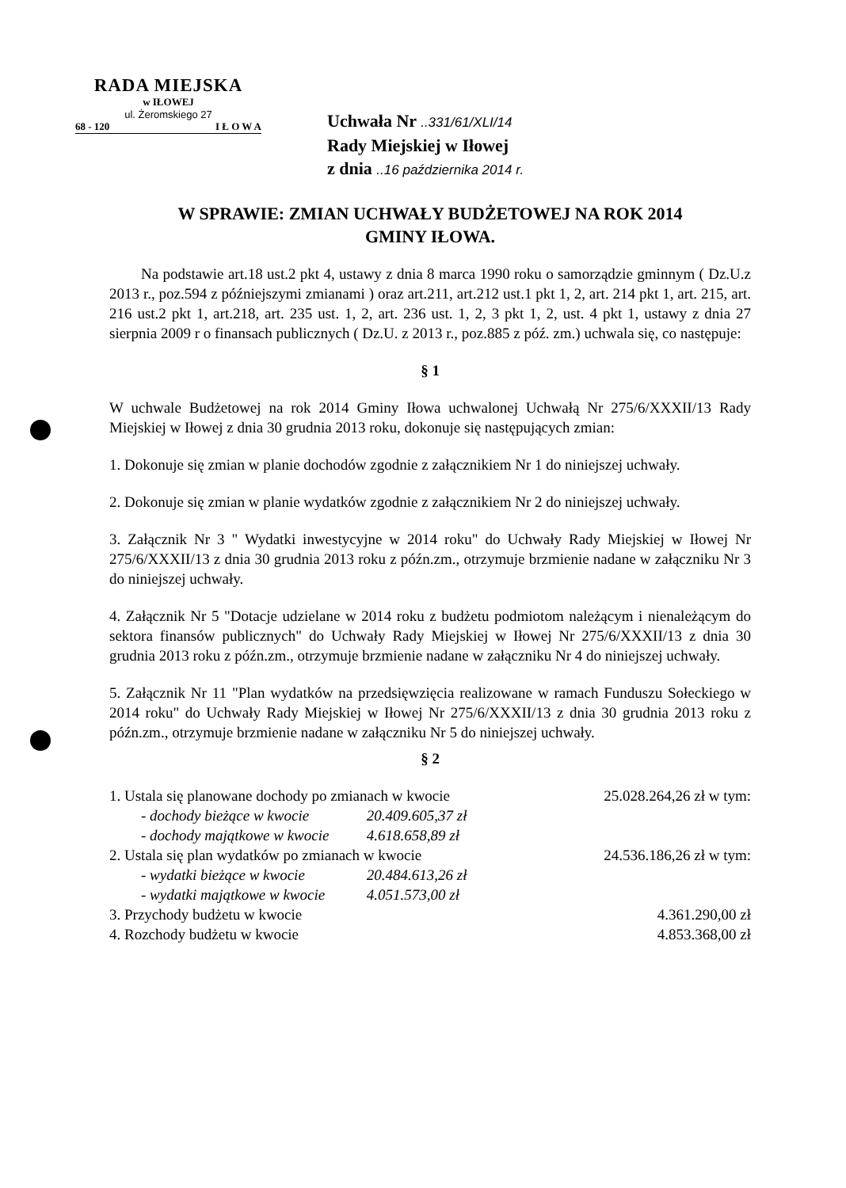RADA MIEJSKA
w IŁOWEJ
ul. Żeromskiego 27
68 - 120 I Ł O W A
Uchwała Nr ..331/61/XLI/14
Rady Miejskiej w Iłowej
z dnia ..16 października 2014 r.
W SPRAWIE: ZMIAN UCHWAŁY BUDŻETOWEJ NA ROK 2014
GMINY IŁOWA.
Na podstawie art.18 ust.2 pkt 4, ustawy z dnia 8 marca 1990 roku o samorządzie gminnym ( Dz.U.z 2013 r., poz.594 z późniejszymi zmianami ) oraz art.211, art.212 ust.1 pkt 1, 2, art. 214 pkt 1, art. 215, art. 216 ust.2 pkt 1, art.218, art. 235 ust. 1, 2, art. 236 ust. 1, 2, 3 pkt 1, 2, ust. 4 pkt 1, ustawy z dnia 27 sierpnia 2009 r o finansach publicznych ( Dz.U. z 2013 r., poz.885 z póź. zm.) uchwala się, co następuje:
§ 1
W uchwale Budżetowej na rok 2014 Gminy Iłowa uchwalonej Uchwałą Nr 275/6/XXXII/13 Rady Miejskiej w Iłowej z dnia 30 grudnia 2013 roku, dokonuje się następujących zmian:
1. Dokonuje się zmian w planie dochodów zgodnie z załącznikiem Nr 1 do niniejszej uchwały.
2. Dokonuje się zmian w planie wydatków zgodnie z załącznikiem Nr 2 do niniejszej uchwały.
3. Załącznik Nr 3 " Wydatki inwestycyjne w 2014 roku" do Uchwały Rady Miejskiej w Iłowej Nr 275/6/XXXII/13 z dnia 30 grudnia 2013 roku z późn.zm., otrzymuje brzmienie nadane w załączniku Nr 3 do niniejszej uchwały.
4. Załącznik Nr 5 "Dotacje udzielane w 2014 roku z budżetu podmiotom należącym i nienależącym do sektora finansów publicznych" do Uchwały Rady Miejskiej w Iłowej Nr 275/6/XXXII/13 z dnia 30 grudnia 2013 roku z późn.zm., otrzymuje brzmienie nadane w załączniku Nr 4 do niniejszej uchwały.
5. Załącznik Nr 11 "Plan wydatków na przedsięwzięcia realizowane w ramach Funduszu Sołeckiego w 2014 roku" do Uchwały Rady Miejskiej w Iłowej Nr 275/6/XXXII/13 z dnia 30 grudnia 2013 roku z późn.zm., otrzymuje brzmienie nadane w załączniku Nr 5 do niniejszej uchwały.
§ 2
1. Ustala się planowane dochody po zmianach w kwocie 25.028.264,26 zł w tym:
- dochody bieżące w kwocie 20.409.605,37 zł
- dochody majątkowe w kwocie 4.618.658,89 zł
2. Ustala się plan wydatków po zmianach w kwocie 24.536.186,26 zł w tym:
- wydatki bieżące w kwocie 20.484.613,26 zł
- wydatki majątkowe w kwocie 4.051.573,00 zł
3. Przychody budżetu w kwocie 4.361.290,00 zł
4. Rozchody budżetu w kwocie 4.853.368,00 zł